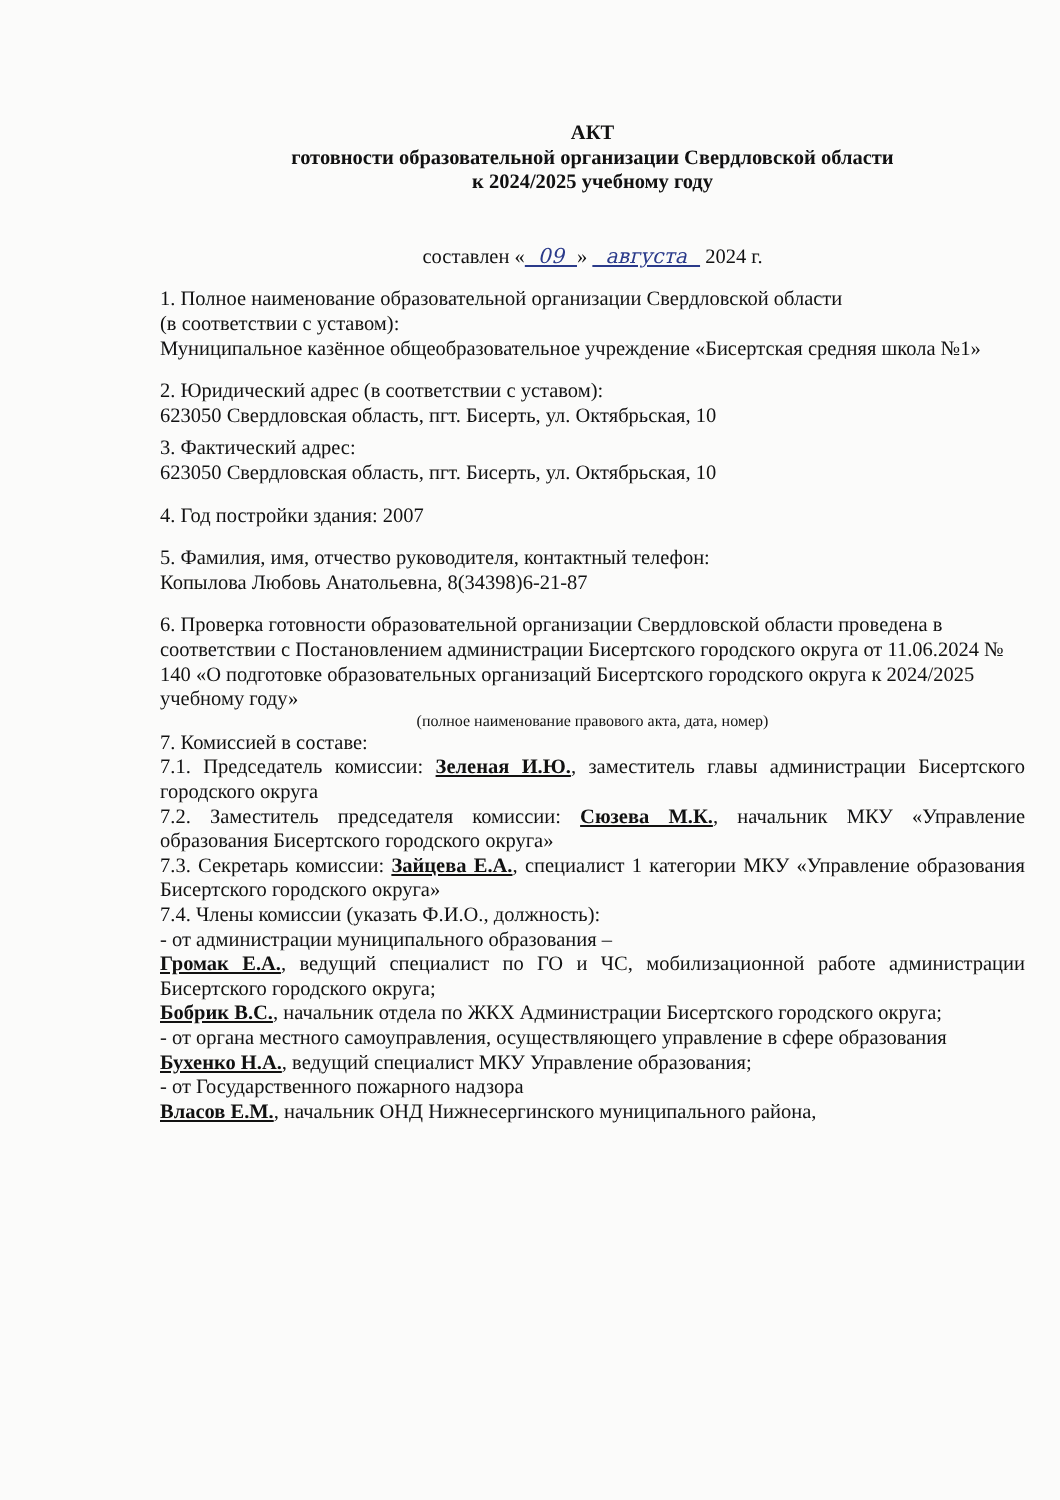АКТ
готовности образовательной организации Свердловской области
к 2024/2025 учебному году
составлен « 09 » августа 2024 г.
1. Полное наименование образовательной организации Свердловской области
(в соответствии с уставом):
Муниципальное казённое общеобразовательное учреждение «Бисертская средняя школа №1»
2. Юридический адрес (в соответствии с уставом):
623050 Свердловская область, пгт. Бисерть, ул. Октябрьская, 10
3. Фактический адрес:
623050 Свердловская область, пгт. Бисерть, ул. Октябрьская, 10
4. Год постройки здания: 2007
5. Фамилия, имя, отчество руководителя, контактный телефон:
Копылова Любовь Анатольевна, 8(34398)6-21-87
6. Проверка готовности образовательной организации Свердловской области проведена в соответствии с Постановлением администрации Бисертского городского округа от 11.06.2024 № 140 «О подготовке образовательных организаций Бисертского городского округа к 2024/2025 учебному году»
(полное наименование правового акта, дата, номер)
7. Комиссией в составе:
7.1. Председатель комиссии: Зеленая И.Ю., заместитель главы администрации Бисертского городского округа
7.2. Заместитель председателя комиссии: Сюзева М.К., начальник МКУ «Управление образования Бисертского городского округа»
7.3. Секретарь комиссии: Зайцева Е.А., специалист 1 категории МКУ «Управление образования Бисертского городского округа»
7.4. Члены комиссии (указать Ф.И.О., должность):
- от администрации муниципального образования –
Громак Е.А., ведущий специалист по ГО и ЧС, мобилизационной работе администрации Бисертского городского округа;
Бобрик В.С., начальник отдела по ЖКХ Администрации Бисертского городского округа;
- от органа местного самоуправления, осуществляющего управление в сфере образования
Бухенко Н.А., ведущий специалист МКУ Управление образования;
- от Государственного пожарного надзора
Власов Е.М., начальник ОНД Нижнесергинского муниципального района,